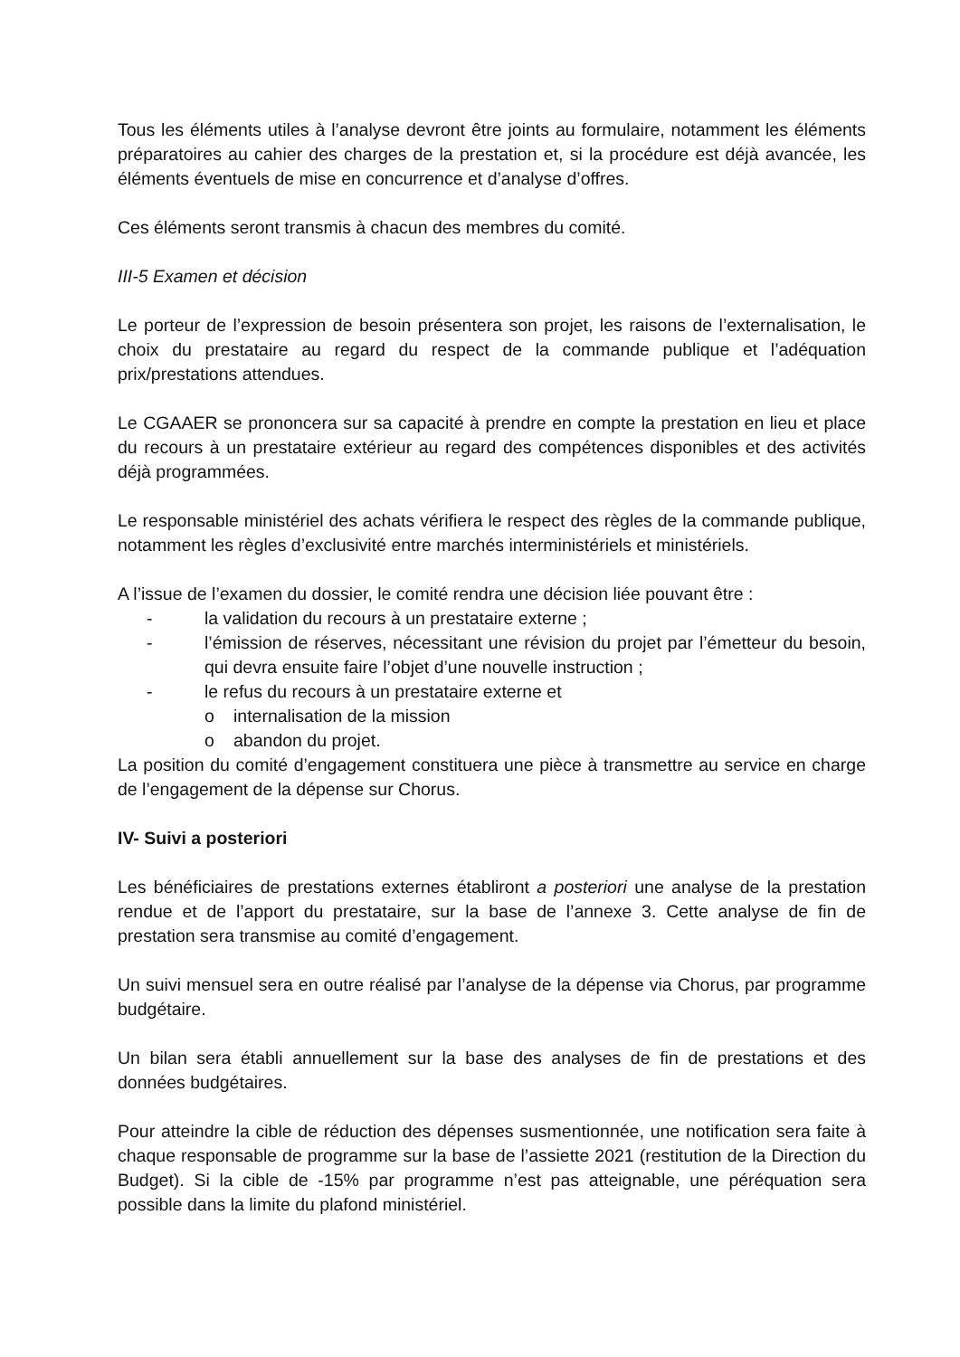Tous les éléments utiles à l’analyse devront être joints au formulaire, notamment les éléments préparatoires au cahier des charges de la prestation et, si la procédure est déjà avancée, les éléments éventuels de mise en concurrence et d’analyse d’offres.
Ces éléments seront transmis à chacun des membres du comité.
III-5 Examen et décision
Le porteur de l’expression de besoin présentera son projet, les raisons de l’externalisation, le choix du prestataire au regard du respect de la commande publique et l’adéquation prix/prestations attendues.
Le CGAAER se prononcera sur sa capacité à prendre en compte la prestation en lieu et place du recours à un prestataire extérieur au regard des compétences disponibles et des activités déjà programmées.
Le responsable ministériel des achats vérifiera le respect des règles de la commande publique, notamment les règles d’exclusivité entre marchés interministériels et ministériels.
A l’issue de l’examen du dossier, le comité rendra une décision liée pouvant être :
- la validation du recours à un prestataire externe ;
- l’émission de réserves, nécessitant une révision du projet par l’émetteur du besoin, qui devra ensuite faire l’objet d’une nouvelle instruction ;
- le refus du recours à un prestataire externe et
o internalisation de la mission
o abandon du projet.
La position du comité d’engagement constituera une pièce à transmettre au service en charge de l’engagement de la dépense sur Chorus.
IV- Suivi a posteriori
Les bénéficiaires de prestations externes établiront a posteriori une analyse de la prestation rendue et de l’apport du prestataire, sur la base de l’annexe 3. Cette analyse de fin de prestation sera transmise au comité d’engagement.
Un suivi mensuel sera en outre réalisé par l’analyse de la dépense via Chorus, par programme budgétaire.
Un bilan sera établi annuellement sur la base des analyses de fin de prestations et des données budgétaires.
Pour atteindre la cible de réduction des dépenses susmentionnée, une notification sera faite à chaque responsable de programme sur la base de l’assiette 2021 (restitution de la Direction du Budget). Si la cible de -15% par programme n’est pas atteignable, une péréquation sera possible dans la limite du plafond ministériel.